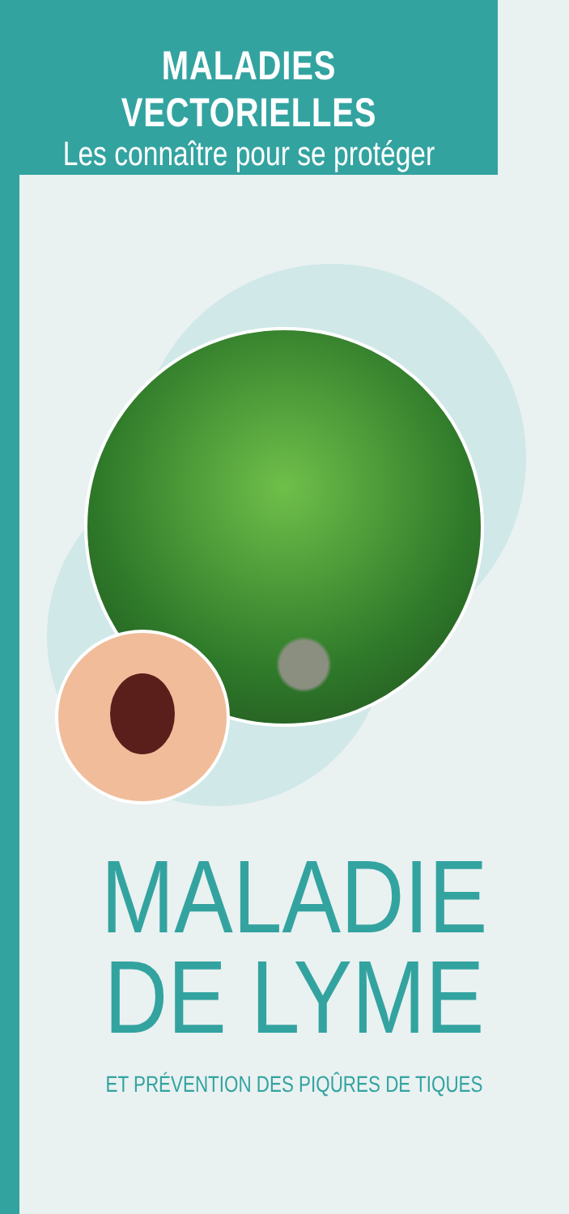MALADIES VECTORIELLES
Les connaître pour se protéger
MALADIE
DE LYME
ET PRÉVENTION DES PIQÛRES DE TIQUES